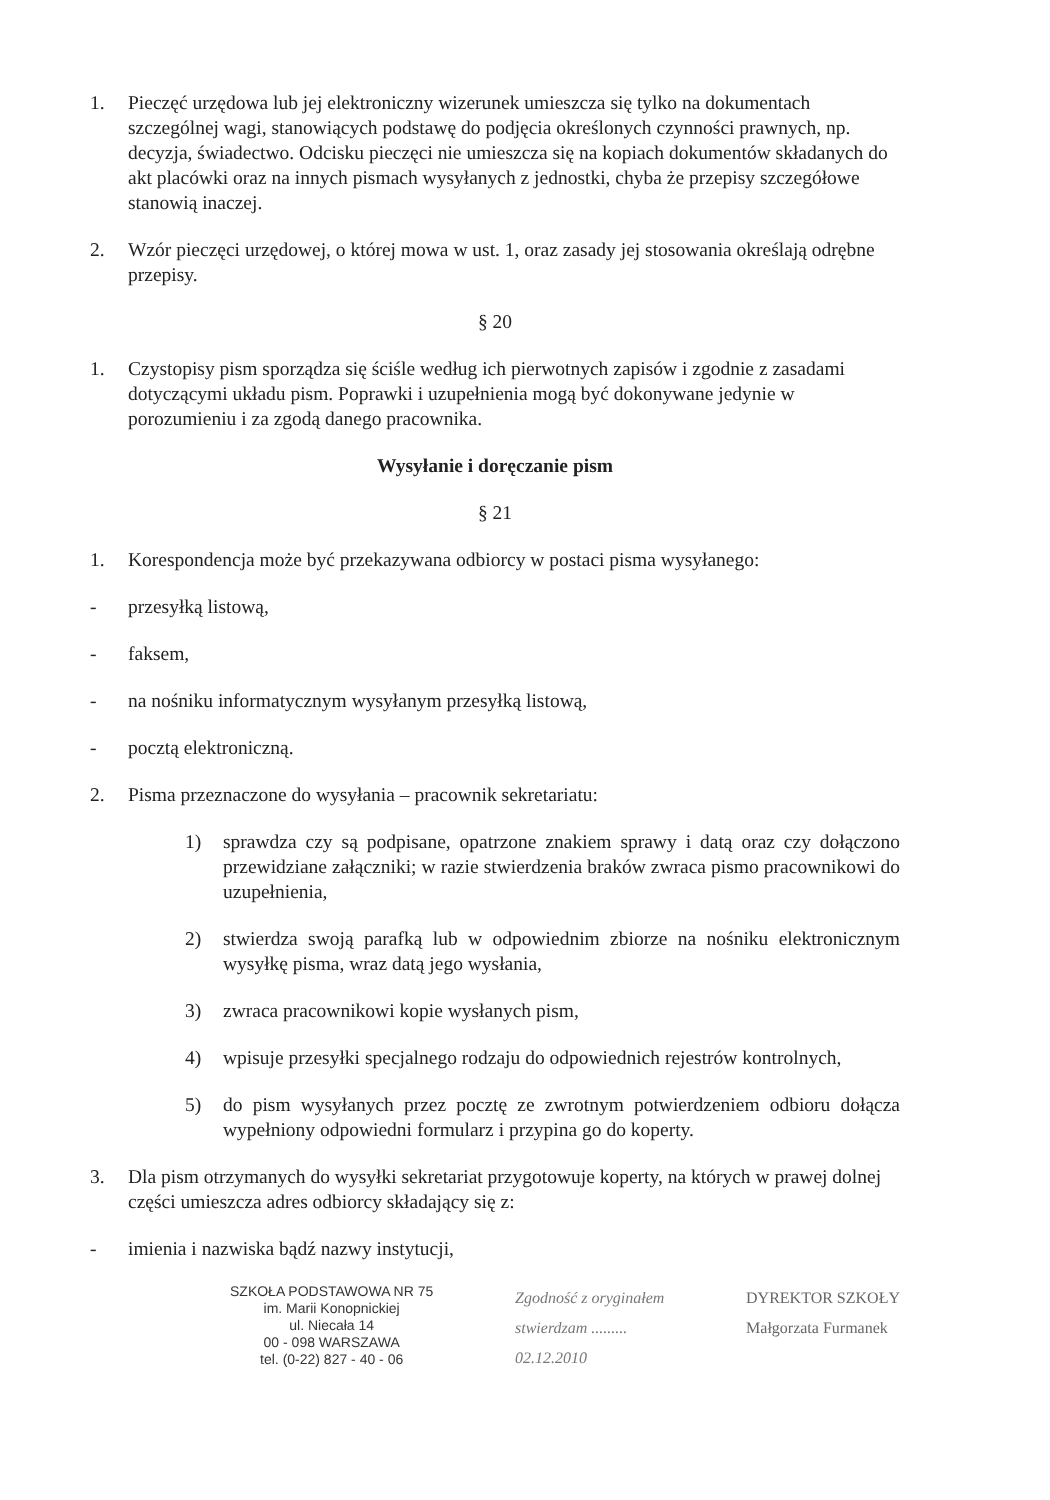1. Pieczęć urzędowa lub jej elektroniczny wizerunek umieszcza się tylko na dokumentach szczególnej wagi, stanowiących podstawę do podjęcia określonych czynności prawnych, np. decyzja, świadectwo. Odcisku pieczęci nie umieszcza się na kopiach dokumentów składanych do akt placówki oraz na innych pismach wysyłanych z jednostki, chyba że przepisy szczegółowe stanowią inaczej.
2. Wzór pieczęci urzędowej, o której mowa w ust. 1, oraz zasady jej stosowania określają odrębne przepisy.
§ 20
1. Czystopisy pism sporządza się ściśle według ich pierwotnych zapisów i zgodnie z zasadami dotyczącymi układu pism. Poprawki i uzupełnienia mogą być dokonywane jedynie w porozumieniu i za zgodą danego pracownika.
Wysyłanie i doręczanie pism
§ 21
1. Korespondencja może być przekazywana odbiorcy w postaci pisma wysyłanego:
- przesyłką listową,
- faksem,
- na nośniku informatycznym wysyłanym przesyłką listową,
- pocztą elektroniczną.
2. Pisma przeznaczone do wysyłania – pracownik sekretariatu:
1) sprawdza czy są podpisane, opatrzone znakiem sprawy i datą oraz czy dołączono przewidziane załączniki; w razie stwierdzenia braków zwraca pismo pracownikowi do uzupełnienia,
2) stwierdza swoją parafką lub w odpowiednim zbiorze na nośniku elektronicznym wysyłkę pisma, wraz datą jego wysłania,
3) zwraca pracownikowi kopie wysłanych pism,
4) wpisuje przesyłki specjalnego rodzaju do odpowiednich rejestrów kontrolnych,
5) do pism wysyłanych przez pocztę ze zwrotnym potwierdzeniem odbioru dołącza wypełniony odpowiedni formularz i przypina go do koperty.
3. Dla pism otrzymanych do wysyłki sekretariat przygotowuje koperty, na których w prawej dolnej części umieszcza adres odbiorcy składający się z:
- imienia i nazwiska bądź nazwy instytucji,
SZKOŁA PODSTAWOWA NR 75
im. Marii Konopnickiej
ul. Niecała 14
00 - 098 WARSZAWA
tel. (0-22) 827 - 40 - 06
Zgodność z oryginałem
stwierdzam .........
02.12.2010
DYREKTOR SZKOŁY
Małgorzata Furmanek